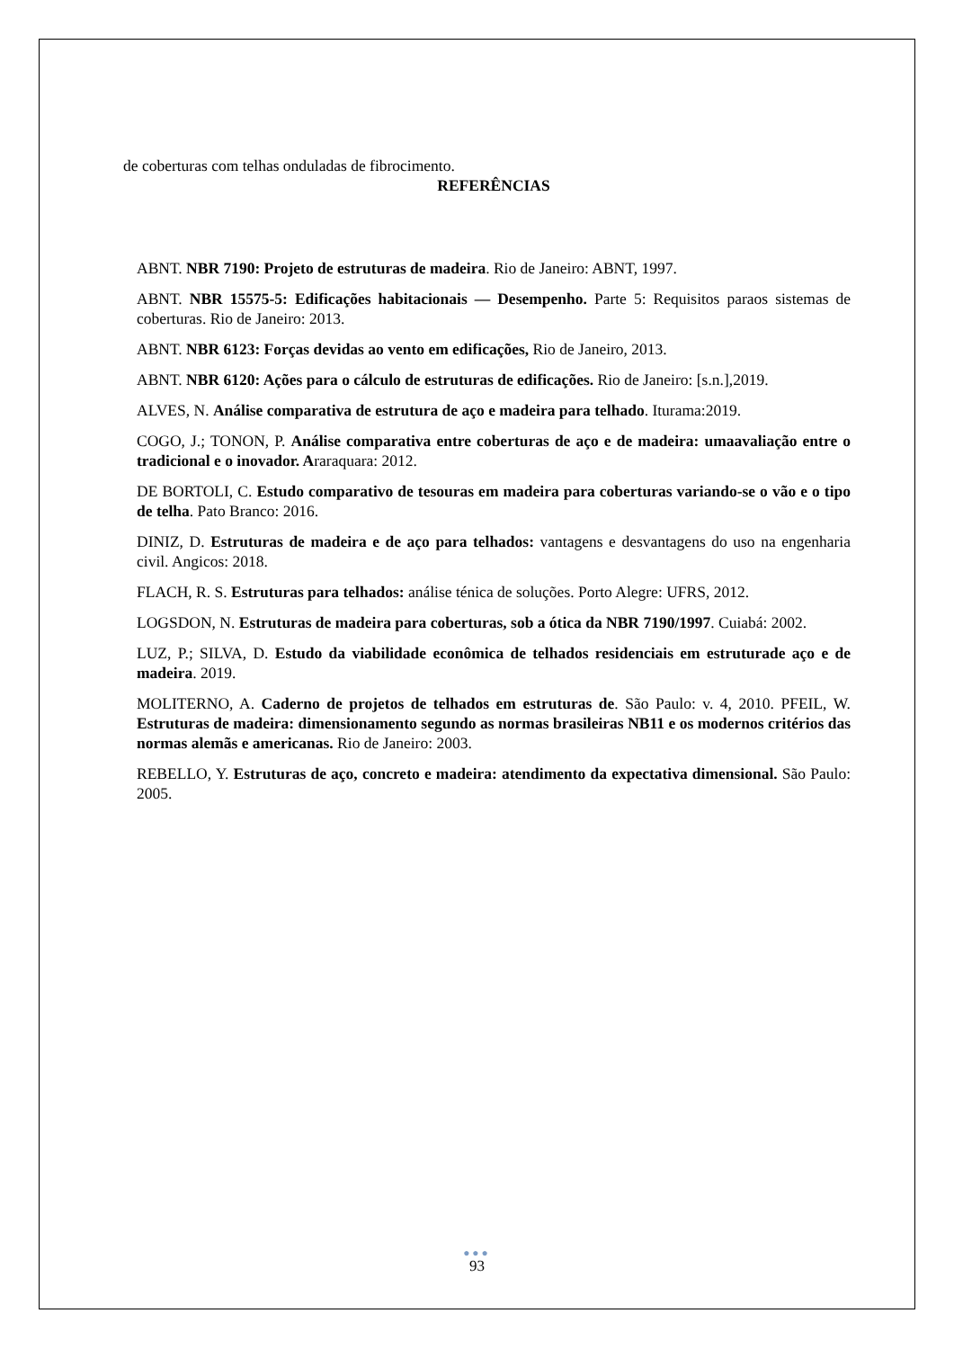de coberturas com telhas onduladas de fibrocimento.
REFERÊNCIAS
ABNT. NBR 7190: Projeto de estruturas de madeira. Rio de Janeiro: ABNT, 1997.
ABNT. NBR 15575-5: Edificações habitacionais — Desempenho. Parte 5: Requisitos paraos sistemas de coberturas. Rio de Janeiro: 2013.
ABNT. NBR 6123: Forças devidas ao vento em edificações, Rio de Janeiro, 2013.
ABNT. NBR 6120: Ações para o cálculo de estruturas de edificações. Rio de Janeiro: [s.n.],2019.
ALVES, N. Análise comparativa de estrutura de aço e madeira para telhado. Iturama:2019.
COGO, J.; TONON, P. Análise comparativa entre coberturas de aço e de madeira: umaavaliação entre o tradicional e o inovador. Araraquara: 2012.
DE BORTOLI, C. Estudo comparativo de tesouras em madeira para coberturas variando-se o vão e o tipo de telha. Pato Branco: 2016.
DINIZ, D. Estruturas de madeira e de aço para telhados: vantagens e desvantagens do uso na engenharia civil. Angicos: 2018.
FLACH, R. S. Estruturas para telhados: análise ténica de soluções. Porto Alegre: UFRS, 2012.
LOGSDON, N. Estruturas de madeira para coberturas, sob a ótica da NBR 7190/1997. Cuiabá: 2002.
LUZ, P.; SILVA, D. Estudo da viabilidade econômica de telhados residenciais em estruturade aço e de madeira. 2019.
MOLITERNO, A. Caderno de projetos de telhados em estruturas de. São Paulo: v. 4, 2010. PFEIL, W. Estruturas de madeira: dimensionamento segundo as normas brasileiras NB11 e os modernos critérios das normas alemãs e americanas. Rio de Janeiro: 2003.
REBELLO, Y. Estruturas de aço, concreto e madeira: atendimento da expectativa dimensional. São Paulo: 2005.
●●●
93